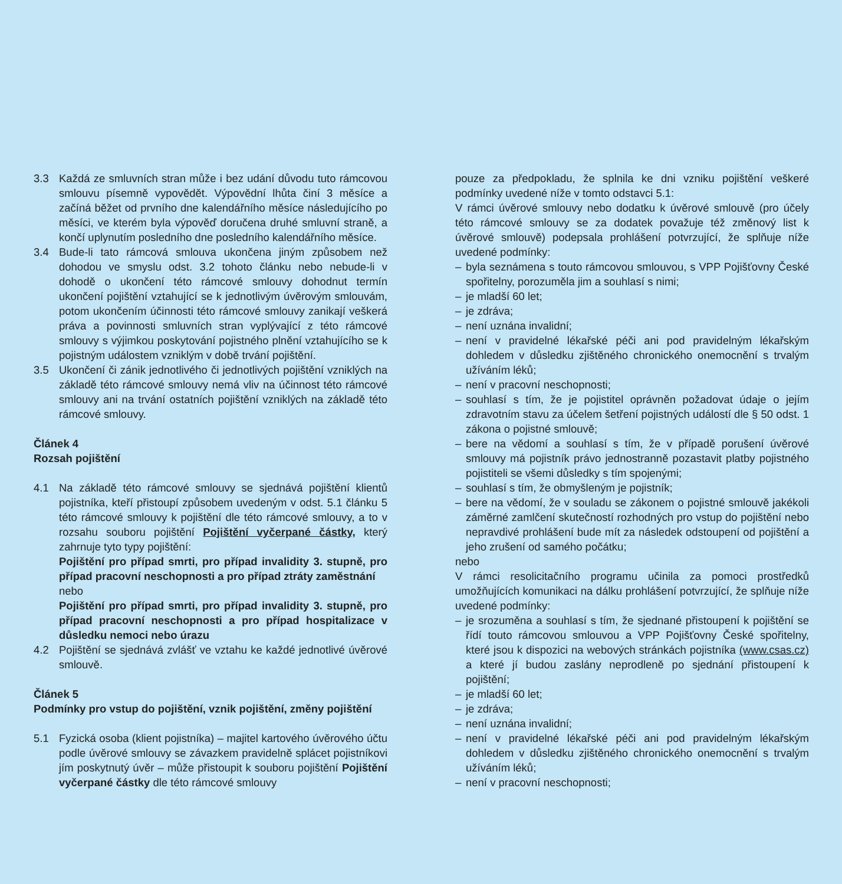3.3 Každá ze smluvních stran může i bez udání důvodu tuto rámcovou smlouvu písemně vypovědět. Výpovědní lhůta činí 3 měsíce a začíná běžet od prvního dne kalendářního měsíce následujícího po měsíci, ve kterém byla výpověď doručena druhé smluvní straně, a končí uplynutím posledního dne posledního kalendářního měsíce.
3.4 Bude-li tato rámcová smlouva ukončena jiným způsobem než dohodou ve smyslu odst. 3.2 tohoto článku nebo nebude-li v dohodě o ukončení této rámcové smlouvy dohodnut termín ukončení pojištění vztahující se k jednotlivým úvěrovým smlouvám, potom ukončením účinnosti této rámcové smlouvy zanikají veškerá práva a povinnosti smluvních stran vyplývající z této rámcové smlouvy s výjimkou poskytování pojistného plnění vztahujícího se k pojistným událostem vzniklým v době trvání pojištění.
3.5 Ukončení či zánik jednotlivého či jednotlivých pojištění vzniklých na základě této rámcové smlouvy nemá vliv na účinnost této rámcové smlouvy ani na trvání ostatních pojištění vzniklých na základě této rámcové smlouvy.
Článek 4
Rozsah pojištění
4.1 Na základě této rámcové smlouvy se sjednává pojištění klientů pojistníka, kteří přistoupí způsobem uvedeným v odst. 5.1 článku 5 této rámcové smlouvy k pojištění dle této rámcové smlouvy, a to v rozsahu souboru pojištění Pojištění vyčerpané částky, který zahrnuje tyto typy pojištění:
Pojištění pro případ smrti, pro případ invalidity 3. stupně, pro případ pracovní neschopnosti a pro případ ztráty zaměstnání
nebo
Pojištění pro případ smrti, pro případ invalidity 3. stupně, pro případ pracovní neschopnosti a pro případ hospitalizace v důsledku nemoci nebo úrazu
4.2 Pojištění se sjednává zvlášť ve vztahu ke každé jednotlivé úvěrové smlouvě.
Článek 5
Podmínky pro vstup do pojištění, vznik pojištění, změny pojištění
5.1 Fyzická osoba (klient pojistníka) – majitel kartového úvěrového účtu podle úvěrové smlouvy se závazkem pravidelně splácet pojistníkovi jím poskytnutý úvěr – může přistoupit k souboru pojištění Pojištění vyčerpané částky dle této rámcové smlouvy
pouze za předpokladu, že splnila ke dni vzniku pojištění veškeré podmínky uvedené níže v tomto odstavci 5.1:
V rámci úvěrové smlouvy nebo dodatku k úvěrové smlouvě (pro účely této rámcové smlouvy se za dodatek považuje též změnový list k úvěrové smlouvě) podepsala prohlášení potvrzující, že splňuje níže uvedené podmínky:
– byla seznámena s touto rámcovou smlouvou, s VPP Pojišťovny České spořitelny, porozuměla jim a souhlasí s nimi;
– je mladší 60 let;
– je zdráva;
– není uznána invalidní;
– není v pravidelné lékařské péči ani pod pravidelným lékařským dohledem v důsledku zjištěného chronického onemocnění s trvalým užíváním léků;
– není v pracovní neschopnosti;
– souhlasí s tím, že je pojistitel oprávněn požadovat údaje o jejím zdravotním stavu za účelem šetření pojistných událostí dle § 50 odst. 1 zákona o pojistné smlouvě;
– bere na vědomí a souhlasí s tím, že v případě porušení úvěrové smlouvy má pojistník právo jednostranně pozastavit platby pojistného pojistiteli se všemi důsledky s tím spojenými;
– souhlasí s tím, že obmyšleným je pojistník;
– bere na vědomí, že v souladu se zákonem o pojistné smlouvě jakékoli záměrné zamlčení skutečností rozhodných pro vstup do pojištění nebo nepravdivé prohlášení bude mít za následek odstoupení od pojištění a jeho zrušení od samého počátku;
nebo
V rámci resolicitačního programu učinila za pomoci prostředků umožňujících komunikaci na dálku prohlášení potvrzující, že splňuje níže uvedené podmínky:
– je srozuměna a souhlasí s tím, že sjednané přistoupení k pojištění se řídí touto rámcovou smlouvou a VPP Pojišťovny České spořitelny, které jsou k dispozici na webových stránkách pojistníka (www.csas.cz) a které jí budou zaslány neprodleně po sjednání přistoupení k pojištění;
– je mladší 60 let;
– je zdráva;
– není uznána invalidní;
– není v pravidelné lékařské péči ani pod pravidelným lékařským dohledem v důsledku zjištěného chronického onemocnění s trvalým užíváním léků;
– není v pracovní neschopnosti;